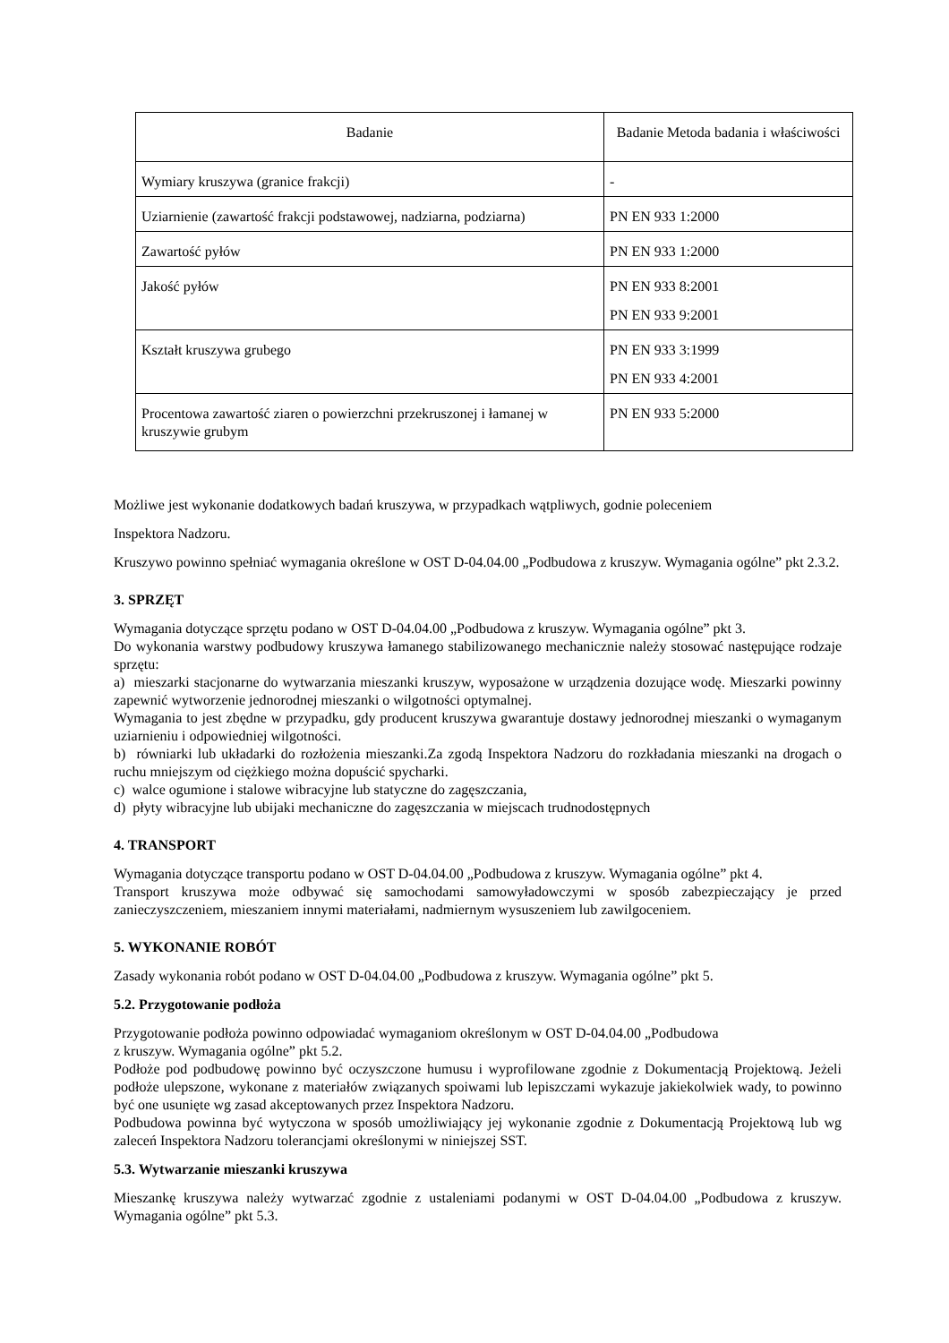| Badanie | Badanie Metoda badania i właściwości |
| --- | --- |
| Wymiary kruszywa (granice frakcji) | - |
| Uziarnienie (zawartość frakcji podstawowej, nadziarna, podziarna) | PN EN 933 1:2000 |
| Zawartość pyłów | PN EN 933 1:2000 |
| Jakość pyłów | PN EN 933 8:2001 PN EN 933 9:2001 |
| Kształt kruszywa grubego | PN EN 933 3:1999 PN EN 933 4:2001 |
| Procentowa zawartość ziaren o powierzchni przekruszonej i łamanej w kruszywie grubym | PN EN 933 5:2000 |
Możliwe jest wykonanie dodatkowych badań kruszywa, w przypadkach wątpliwych, godnie poleceniem
Inspektora Nadzoru.
Kruszywo powinno spełniać wymagania określone w OST D-04.04.00 „Podbudowa z kruszyw. Wymagania ogólne” pkt 2.3.2.
3. SPRZĘT
Wymagania dotyczące sprzętu podano w OST D-04.04.00 „Podbudowa z kruszyw. Wymagania ogólne” pkt 3.
Do wykonania warstwy podbudowy kruszywa łamanego stabilizowanego mechanicznie należy stosować następujące rodzaje sprzętu:
a) mieszarki stacjonarne do wytwarzania mieszanki kruszyw, wyposażone w urządzenia dozujące wodę. Mieszarki powinny zapewnić wytworzenie jednorodnej mieszanki o wilgotności optymalnej.
Wymagania to jest zbędne w przypadku, gdy producent kruszywa gwarantuje dostawy jednorodnej mieszanki o wymaganym uziarnieniu i odpowiedniej wilgotności.
b) równiarki lub układarki do rozłożenia mieszanki.Za zgodą Inspektora Nadzoru do rozkładania mieszanki na drogach o ruchu mniejszym od ciężkiego można dopuścić spycharki.
c) walce ogumione i stalowe wibracyjne lub statyczne do zagęszczania,
d) płyty wibracyjne lub ubijaki mechaniczne do zagęszczania w miejscach trudnodostępnych
4. TRANSPORT
Wymagania dotyczące transportu podano w OST D-04.04.00 „Podbudowa z kruszyw. Wymagania ogólne” pkt 4.
Transport kruszywa może odbywać się samochodami samowyładowczymi w sposób zabezpieczający je przed zanieczyszczeniem, mieszaniem innymi materiałami, nadmiernym wysuszeniem lub zawilgoceniem.
5. WYKONANIE ROBÓT
Zasady wykonania robót podano w OST D-04.04.00 „Podbudowa z kruszyw. Wymagania ogólne” pkt 5.
5.2. Przygotowanie podłoża
Przygotowanie podłoża powinno odpowiadać wymaganiom określonym w OST D-04.04.00 „Podbudowa
z kruszyw. Wymagania ogólne” pkt 5.2.
Podłoże pod podbudowę powinno być oczyszczone humusu i wyprofilowane zgodnie z Dokumentacją Projektową. Jeżeli podłoże ulepszone, wykonane z materiałów związanych spoiwami lub lepiszczami wykazuje jakiekolwiek wady, to powinno być one usunięte wg zasad akceptowanych przez Inspektora Nadzoru.
Podbudowa powinna być wytyczona w sposób umożliwiający jej wykonanie zgodnie z Dokumentacją Projektową lub wg zaleceń Inspektora Nadzoru tolerancjami określonymi w niniejszej SST.
5.3. Wytwarzanie mieszanki kruszywa
Mieszankę kruszywa należy wytwarzać zgodnie z ustaleniami podanymi w OST D-04.04.00 „Podbudowa z kruszyw. Wymagania ogólne” pkt 5.3.